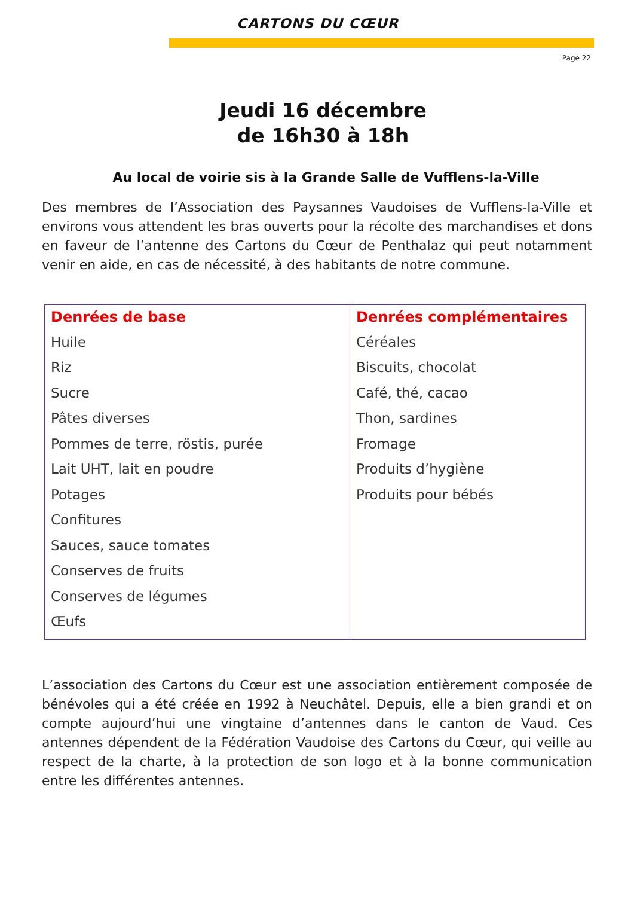CARTONS DU CŒUR
Page 22
Jeudi 16 décembre
de 16h30 à 18h
Au local de voirie sis à la Grande Salle de Vufflens-la-Ville
Des membres de l’Association des Paysannes Vaudoises de Vufflens-la-Ville et environs vous attendent les bras ouverts pour la récolte des marchandises et dons en faveur de l’antenne des Cartons du Cœur de Penthalaz qui peut notamment venir en aide, en cas de nécessité, à des habitants de notre commune.
| Denrées de base Huile Riz Sucre Pâtes diverses Pommes de terre, röstis, purée Lait UHT, lait en poudre Potages Confitures Sauces, sauce tomates Conserves de fruits Conserves de légumes Œufs | Denrées complémentaires Céréales Biscuits, chocolat Café, thé, cacao Thon, sardines Fromage Produits d’hygiène Produits pour bébés |
L’association des Cartons du Cœur est une association entièrement composée de bénévoles qui a été créée en 1992 à Neuchâtel. Depuis, elle a bien grandi et on compte aujourd’hui une vingtaine d’antennes dans le canton de Vaud. Ces antennes dépendent de la Fédération Vaudoise des Cartons du Cœur, qui veille au respect de la charte, à la protection de son logo et à la bonne communication entre les différentes antennes.